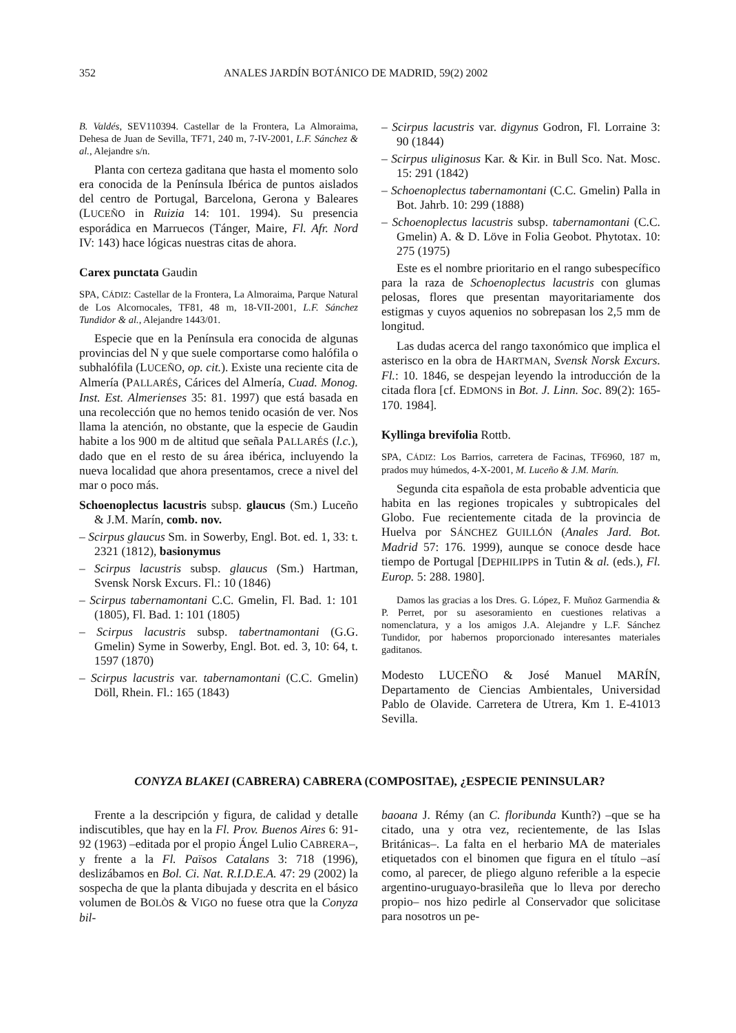352 ANALES JARDÍN BOTÁNICO DE MADRID, 59(2) 2002
B. Valdés, SEV110394. Castellar de la Frontera, La Almoraima, Dehesa de Juan de Sevilla, TF71, 240 m, 7-IV-2001, L.F. Sánchez & al., Alejandre s/n.
Planta con certeza gaditana que hasta el momento solo era conocida de la Península Ibérica de puntos aislados del centro de Portugal, Barcelona, Gerona y Baleares (LUCEÑO in Ruizia 14: 101. 1994). Su presencia esporádica en Marruecos (Tánger, Maire, Fl. Afr. Nord IV: 143) hace lógicas nuestras citas de ahora.
Carex punctata Gaudin
SPA, CÁDIZ: Castellar de la Frontera, La Almoraima, Parque Natural de Los Alcornocales, TF81, 48 m, 18-VII-2001, L.F. Sánchez Tundidor & al., Alejandre 1443/01.
Especie que en la Península era conocida de algunas provincias del N y que suele comportarse como halófila o subhalófila (LUCEÑO, op. cit.). Existe una reciente cita de Almería (PALLARÉS, Cárices del Almería, Cuad. Monog. Inst. Est. Almerienses 35: 81. 1997) que está basada en una recolección que no hemos tenido ocasión de ver. Nos llama la atención, no obstante, que la especie de Gaudin habite a los 900 m de altitud que señala PALLARÉS (l.c.), dado que en el resto de su área ibérica, incluyendo la nueva localidad que ahora presentamos, crece a nivel del mar o poco más.
Schoenoplectus lacustris subsp. glaucus (Sm.) Luceño & J.M. Marín, comb. nov.
– Scirpus glaucus Sm. in Sowerby, Engl. Bot. ed. 1, 33: t. 2321 (1812), basionymus
– Scirpus lacustris subsp. glaucus (Sm.) Hartman, Svensk Norsk Excurs. Fl.: 10 (1846)
– Scirpus tabernamontani C.C. Gmelin, Fl. Bad. 1: 101 (1805), Fl. Bad. 1: 101 (1805)
– Scirpus lacustris subsp. tabertnamontani (G.G. Gmelin) Syme in Sowerby, Engl. Bot. ed. 3, 10: 64, t. 1597 (1870)
– Scirpus lacustris var. tabernamontani (C.C. Gmelin) Döll, Rhein. Fl.: 165 (1843)
– Scirpus lacustris var. digynus Godron, Fl. Lorraine 3: 90 (1844)
– Scirpus uliginosus Kar. & Kir. in Bull Sco. Nat. Mosc. 15: 291 (1842)
– Schoenoplectus tabernamontani (C.C. Gmelin) Palla in Bot. Jahrb. 10: 299 (1888)
– Schoenoplectus lacustris subsp. tabernamontani (C.C. Gmelin) A. & D. Löve in Folia Geobot. Phytotax. 10: 275 (1975)
Este es el nombre prioritario en el rango subespecífico para la raza de Schoenoplectus lacustris con glumas pelosas, flores que presentan mayoritariamente dos estigmas y cuyos aquenios no sobrepasan los 2,5 mm de longitud.
Las dudas acerca del rango taxonómico que implica el asterisco en la obra de HARTMAN, Svensk Norsk Excurs. Fl.: 10. 1846, se despejan leyendo la introducción de la citada flora [cf. EDMONS in Bot. J. Linn. Soc. 89(2): 165-170. 1984].
Kyllinga brevifolia Rottb.
SPA, CÁDIZ: Los Barrios, carretera de Facinas, TF6960, 187 m, prados muy húmedos, 4-X-2001, M. Luceño & J.M. Marín.
Segunda cita española de esta probable adventicia que habita en las regiones tropicales y subtropicales del Globo. Fue recientemente citada de la provincia de Huelva por SÁNCHEZ GUILLÓN (Anales Jard. Bot. Madrid 57: 176. 1999), aunque se conoce desde hace tiempo de Portugal [DEPHILIPPS in Tutin & al. (eds.), Fl. Europ. 5: 288. 1980].
Damos las gracias a los Dres. G. López, F. Muñoz Garmendia & P. Perret, por su asesoramiento en cuestiones relativas a nomenclatura, y a los amigos J.A. Alejandre y L.F. Sánchez Tundidor, por habernos proporcionado interesantes materiales gaditanos.
Modesto LUCEÑO & José Manuel MARÍN, Departamento de Ciencias Ambientales, Universidad Pablo de Olavide. Carretera de Utrera, Km 1. E-41013 Sevilla.
CONYZA BLAKEI (CABRERA) CABRERA (COMPOSITAE), ¿ESPECIE PENINSULAR?
Frente a la descripción y figura, de calidad y detalle indiscutibles, que hay en la Fl. Prov. Buenos Aires 6: 91-92 (1963) –editada por el propio Ángel Lulio CABRERA–, y frente a la Fl. Països Catalans 3: 718 (1996), deslizábamos en Bol. Ci. Nat. R.I.D.E.A. 47: 29 (2002) la sospecha de que la planta dibujada y descrita en el básico volumen de BOLÒS & VIGO no fuese otra que la Conyza bil-
baoana J. Rémy (an C. floribunda Kunth?) –que se ha citado, una y otra vez, recientemente, de las Islas Británicas–. La falta en el herbario MA de materiales etiquetados con el binomen que figura en el título –así como, al parecer, de pliego alguno referible a la especie argentino-uruguayo-brasileña que lo lleva por derecho propio– nos hizo pedirle al Conservador que solicitase para nosotros un pe-